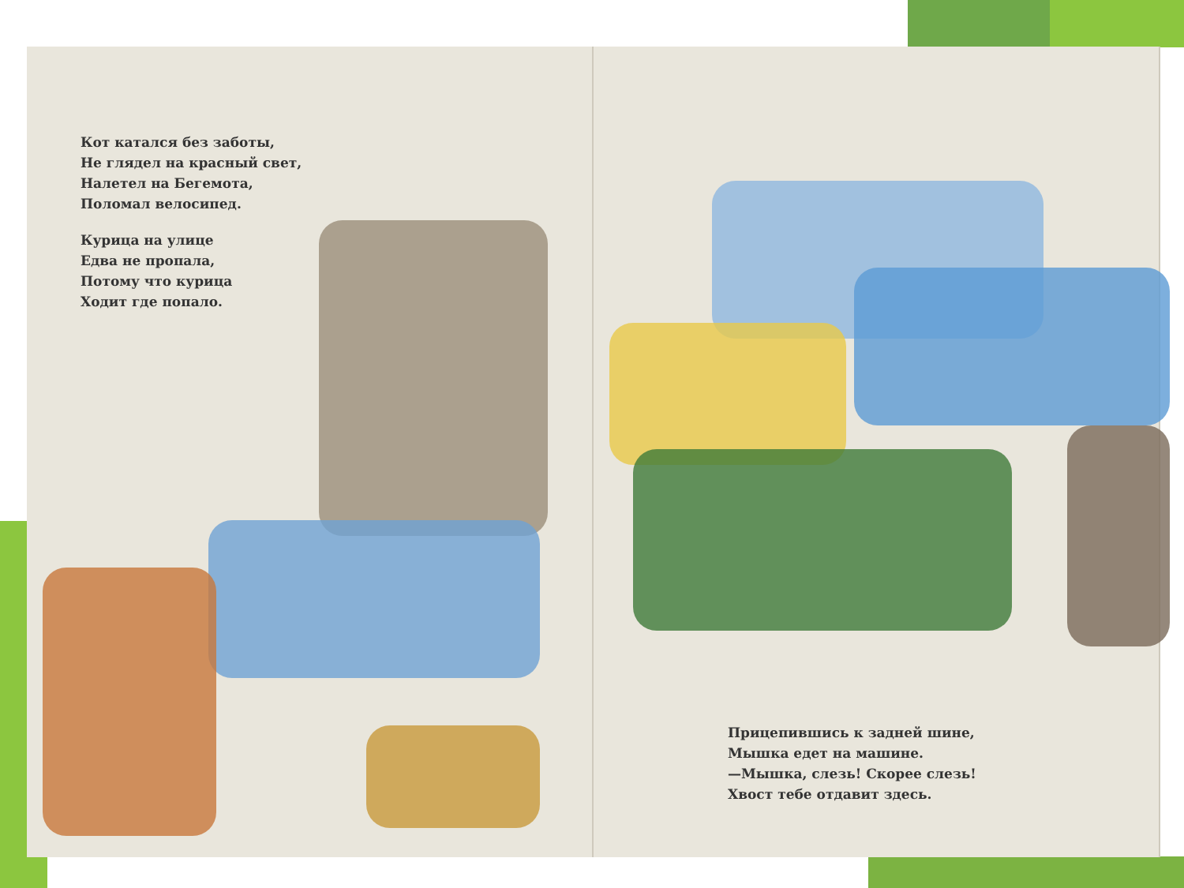Кот катался без заботы,
Не глядел на красный свет,
Налетел на Бегемота,
Поломал велосипед.
Курица на улице
Едва не пропала,
Потому что курица
Ходит где попало.
Прицепившись к задней шине,
Мышка едет на машине.
—Мышка, слезь! Скорее слезь!
Хвост тебе отдавит здесь.